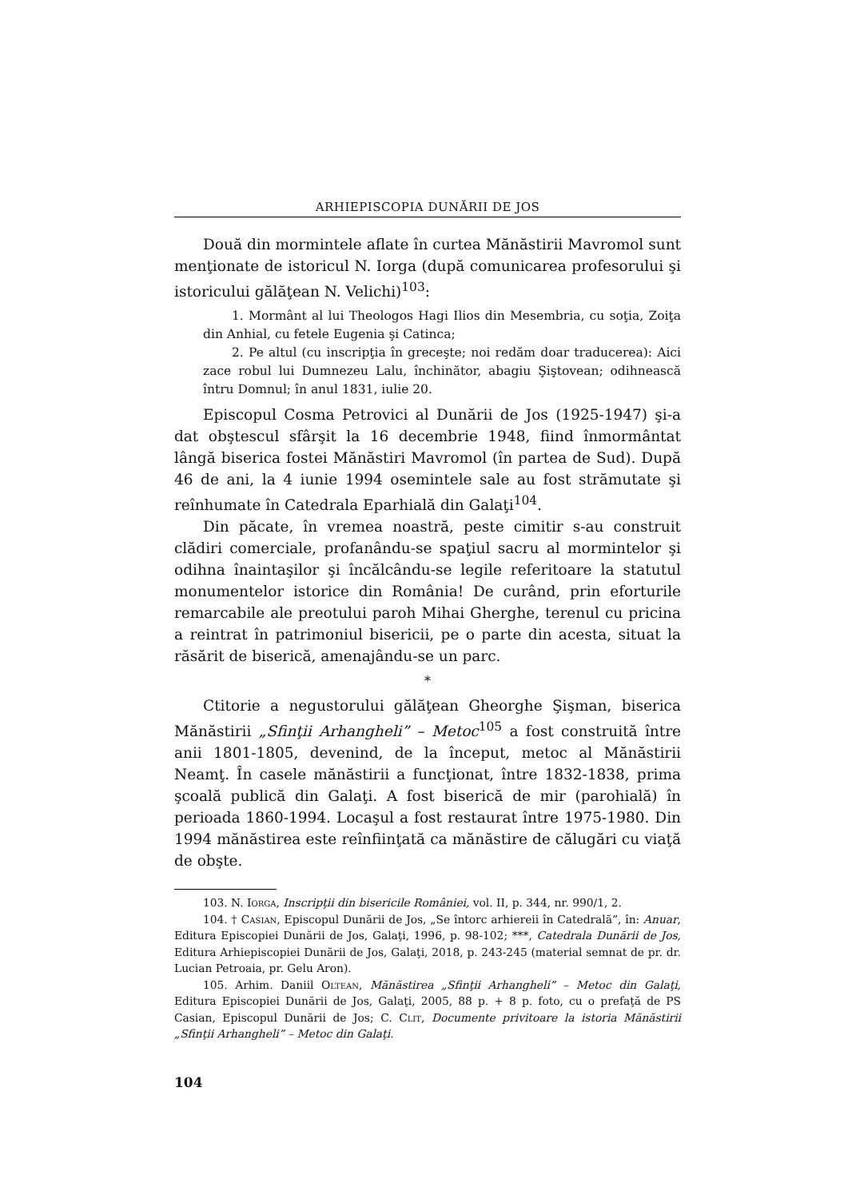ARHIEPISCOPIA DUNĂRII DE JOS
Două din mormintele aflate în curtea Mănăstirii Mavromol sunt menţionate de istoricul N. Iorga (după comunicarea profesorului şi istoricului gălăţean N. Velichi)<sup>103</sup>:
1. Mormânt al lui Theologos Hagi Ilios din Mesembria, cu soţia, Zoiţa din Anhial, cu fetele Eugenia şi Catinca;
2. Pe altul (cu inscripţia în greceşte; noi redăm doar traducerea): Aici zace robul lui Dumnezeu Lalu, închinător, abagiu Şiştovean; odihnească întru Domnul; în anul 1831, iulie 20.
Episcopul Cosma Petrovici al Dunării de Jos (1925-1947) şi-a dat obştescul sfârşit la 16 decembrie 1948, fiind înmormântat lângă biserica fostei Mănăstiri Mavromol (în partea de Sud). După 46 de ani, la 4 iunie 1994 osemintele sale au fost strămutate şi reînhumate în Catedrala Eparhială din Galaţi<sup>104</sup>.
Din păcate, în vremea noastră, peste cimitir s-au construit clădiri comerciale, profanându-se spaţiul sacru al mormintelor şi odihna înaintaşilor şi încălcându-se legile referitoare la statutul monumentelor istorice din România! De curând, prin eforturile remarcabile ale preotului paroh Mihai Gherghe, terenul cu pricina a reintrat în patrimoniul bisericii, pe o parte din acesta, situat la răsărit de biserică, amenajându-se un parc.
*
Ctitorie a negustorului gălăţean Gheorghe Şişman, biserica Mănăstirii „Sfinţii Arhangheli” – Metoc<sup>105</sup> a fost construită între anii 1801-1805, devenind, de la început, metoc al Mănăstirii Neamţ. În casele mănăstirii a funcţionat, între 1832-1838, prima şcoală publică din Galaţi. A fost biserică de mir (parohială) în perioada 1860-1994. Locaşul a fost restaurat între 1975-1980. Din 1994 mănăstirea este reînfiinţată ca mănăstire de călugări cu viaţă de obşte.
103. N. Iorga, Inscripţii din bisericile României, vol. II, p. 344, nr. 990/1, 2.
104. † Casian, Episcopul Dunării de Jos, „Se întorc arhiereii în Catedrală”, în: Anuar, Editura Episcopiei Dunării de Jos, Galaţi, 1996, p. 98-102; ***, Catedrala Dunării de Jos, Editura Arhiepiscopiei Dunării de Jos, Galaţi, 2018, p. 243-245 (material semnat de pr. dr. Lucian Petroaia, pr. Gelu Aron).
105. Arhim. Daniil Oltean, Mănăstirea „Sfinţii Arhangheli” – Metoc din Galaţi, Editura Episcopiei Dunării de Jos, Galaţi, 2005, 88 p. + 8 p. foto, cu o prefaţă de PS Casian, Episcopul Dunării de Jos; C. Clit, Documente privitoare la istoria Mănăstirii „Sfinţii Arhangheli” – Metoc din Galaţi.
104